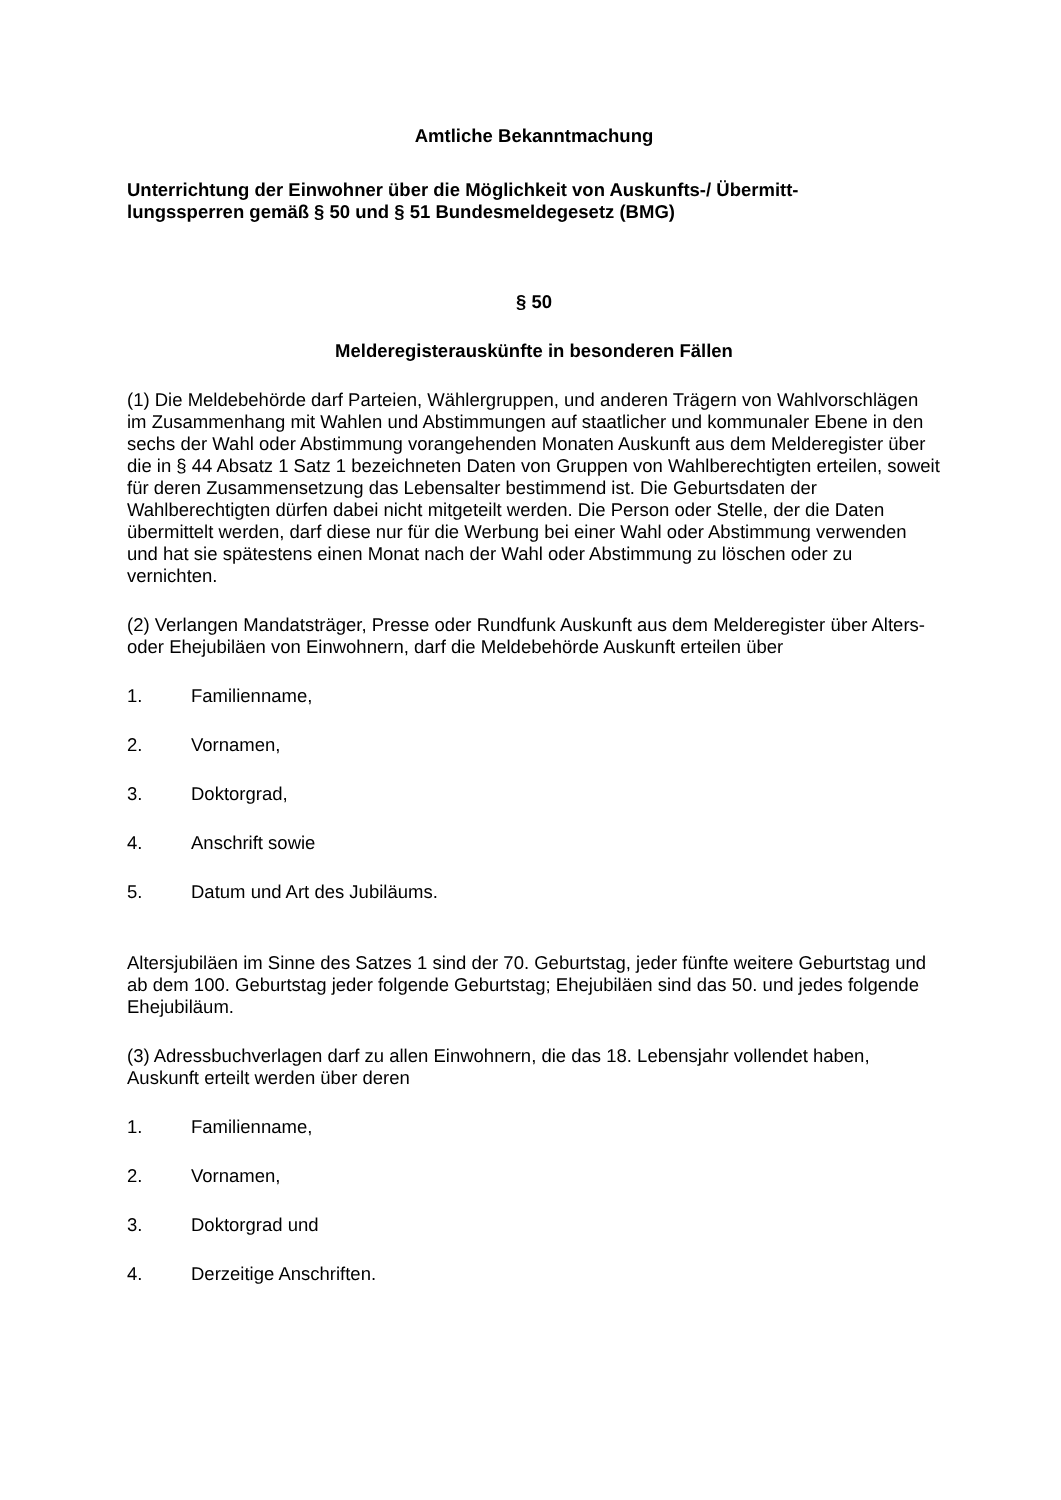Amtliche Bekanntmachung
Unterrichtung der Einwohner über die Möglichkeit von Auskunfts-/ Übermitt-
lungssperren gemäß § 50 und § 51 Bundesmeldegesetz (BMG)
§ 50
Melderegisterauskünfte in besonderen Fällen
(1) Die Meldebehörde darf Parteien, Wählergruppen, und anderen Trägern von Wahlvorschlägen im Zusammenhang mit Wahlen und Abstimmungen auf staatlicher und kommunaler Ebene in den sechs der Wahl oder Abstimmung vorangehenden Monaten Auskunft aus dem Melderegister über die in § 44 Absatz 1 Satz 1 bezeichneten Daten von Gruppen von Wahlberechtigten erteilen, soweit für deren Zusammensetzung das Lebensalter bestimmend ist. Die Geburtsdaten der Wahlberechtigten dürfen dabei nicht mitgeteilt werden. Die Person oder Stelle, der die Daten übermittelt werden, darf diese nur für die Werbung bei einer Wahl oder Abstimmung verwenden und hat sie spätestens einen Monat nach der Wahl oder Abstimmung zu löschen oder zu vernichten.
(2) Verlangen Mandatsträger, Presse oder Rundfunk Auskunft aus dem Melderegister über Alters- oder Ehejubiläen von Einwohnern, darf die Meldebehörde Auskunft erteilen über
1. Familienname,
2. Vornamen,
3. Doktorgrad,
4. Anschrift sowie
5. Datum und Art des Jubiläums.
Altersjubiläen im Sinne des Satzes 1 sind der 70. Geburtstag, jeder fünfte weitere Geburtstag und ab dem 100. Geburtstag jeder folgende Geburtstag; Ehejubiläen sind das 50. und jedes folgende Ehejubiläum.
(3) Adressbuchverlagen darf zu allen Einwohnern, die das 18. Lebensjahr vollendet haben, Auskunft erteilt werden über deren
1. Familienname,
2. Vornamen,
3. Doktorgrad und
4. Derzeitige Anschriften.